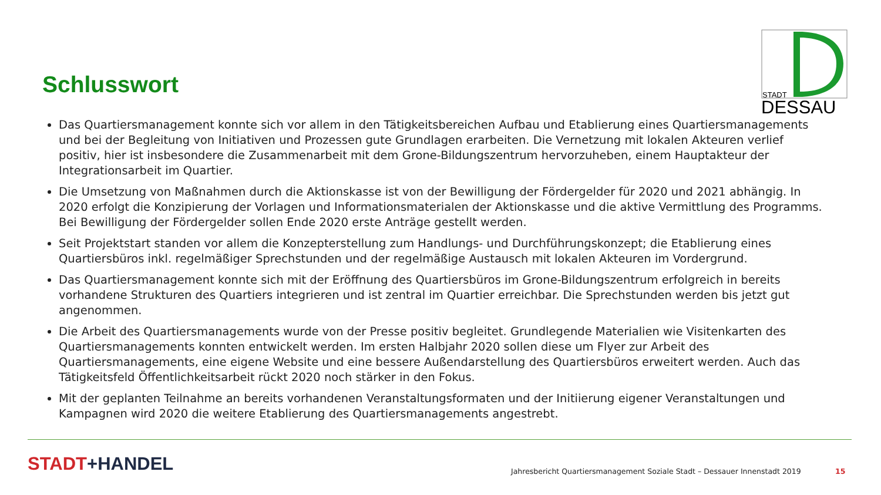STADT
DESSAU
Schlusswort
Das Quartiersmanagement konnte sich vor allem in den Tätigkeitsbereichen Aufbau und Etablierung eines Quartiersmanagements und bei der Begleitung von Initiativen und Prozessen gute Grundlagen erarbeiten. Die Vernetzung mit lokalen Akteuren verlief positiv, hier ist insbesondere die Zusammenarbeit mit dem Grone-Bildungszentrum hervorzuheben, einem Hauptakteur der Integrationsarbeit im Quartier.
Die Umsetzung von Maßnahmen durch die Aktionskasse ist von der Bewilligung der Fördergelder für 2020 und 2021 abhängig. In 2020 erfolgt die Konzipierung der Vorlagen und Informationsmaterialen der Aktionskasse und die aktive Vermittlung des Programms. Bei Bewilligung der Fördergelder sollen Ende 2020 erste Anträge gestellt werden.
Seit Projektstart standen vor allem die Konzepterstellung zum Handlungs- und Durchführungskonzept; die Etablierung eines Quartiersbüros inkl. regelmäßiger Sprechstunden und der regelmäßige Austausch mit lokalen Akteuren im Vordergrund.
Das Quartiersmanagement konnte sich mit der Eröffnung des Quartiersbüros im Grone-Bildungszentrum erfolgreich in bereits vorhandene Strukturen des Quartiers integrieren und ist zentral im Quartier erreichbar. Die Sprechstunden werden bis jetzt gut angenommen.
Die Arbeit des Quartiersmanagements wurde von der Presse positiv begleitet. Grundlegende Materialien wie Visitenkarten des Quartiersmanagements konnten entwickelt werden. Im ersten Halbjahr 2020 sollen diese um Flyer zur Arbeit des Quartiersmanagements, eine eigene Website und eine bessere Außendarstellung des Quartiersbüros erweitert werden. Auch das Tätigkeitsfeld Öffentlichkeitsarbeit rückt 2020 noch stärker in den Fokus.
Mit der geplanten Teilnahme an bereits vorhandenen Veranstaltungsformaten und der Initiierung eigener Veranstaltungen und Kampagnen wird 2020 die weitere Etablierung des Quartiersmanagements angestrebt.
STADT+HANDEL
Jahresbericht Quartiersmanagement Soziale Stadt – Dessauer Innenstadt 2019
15